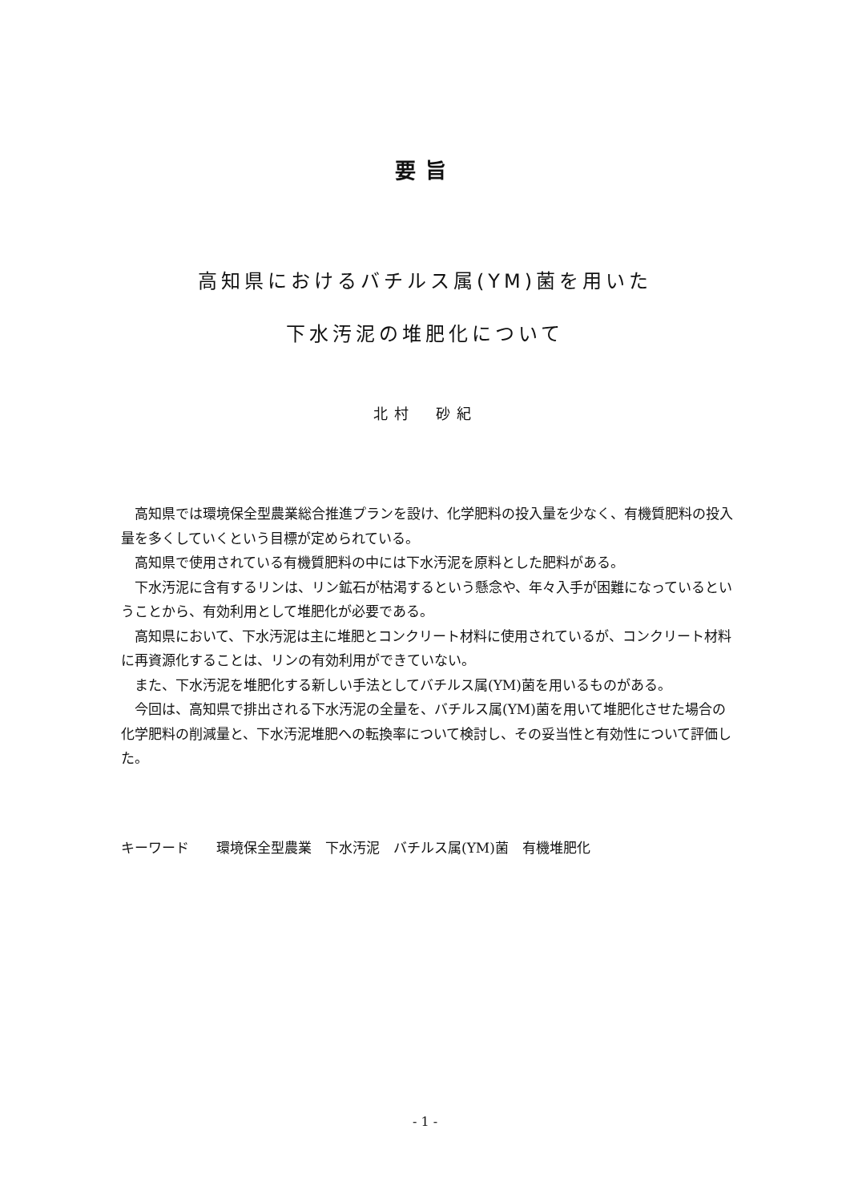要旨
高知県におけるバチルス属(YM)菌を用いた
下水汚泥の堆肥化について
北村　砂紀
高知県では環境保全型農業総合推進プランを設け、化学肥料の投入量を少なく、有機質肥料の投入量を多くしていくという目標が定められている。
高知県で使用されている有機質肥料の中には下水汚泥を原料とした肥料がある。
下水汚泥に含有するリンは、リン鉱石が枯渇するという懸念や、年々入手が困難になっているということから、有効利用として堆肥化が必要である。
高知県において、下水汚泥は主に堆肥とコンクリート材料に使用されているが、コンクリート材料に再資源化することは、リンの有効利用ができていない。
また、下水汚泥を堆肥化する新しい手法としてバチルス属(YM)菌を用いるものがある。
今回は、高知県で排出される下水汚泥の全量を、バチルス属(YM)菌を用いて堆肥化させた場合の化学肥料の削減量と、下水汚泥堆肥への転換率について検討し、その妥当性と有効性について評価した。
キーワード　　環境保全型農業　下水汚泥　バチルス属(YM)菌　有機堆肥化
- 1 -